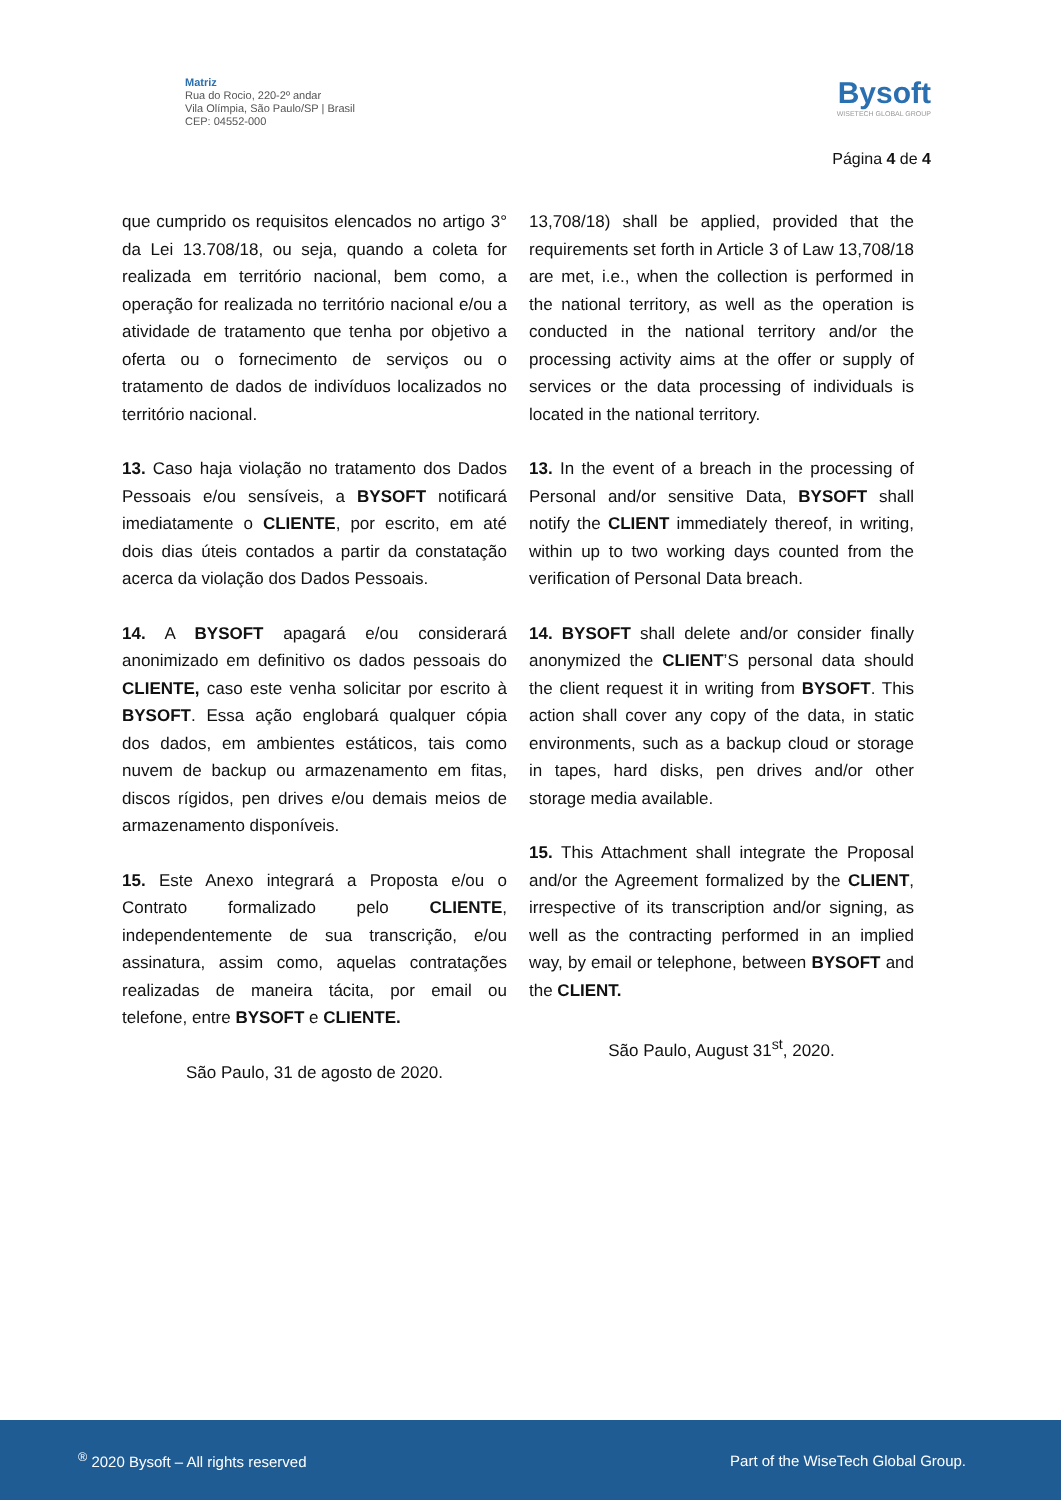Matriz
Rua do Rocio, 220-2º andar
Vila Olímpia, São Paulo/SP | Brasil
CEP: 04552-000
Bysoft
WISETECH GLOBAL GROUP
Página 4 de 4
que cumprido os requisitos elencados no artigo 3° da Lei 13.708/18, ou seja, quando a coleta for realizada em território nacional, bem como, a operação for realizada no território nacional e/ou a atividade de tratamento que tenha por objetivo a oferta ou o fornecimento de serviços ou o tratamento de dados de indivíduos localizados no território nacional.
13. Caso haja violação no tratamento dos Dados Pessoais e/ou sensíveis, a BYSOFT notificará imediatamente o CLIENTE, por escrito, em até dois dias úteis contados a partir da constatação acerca da violação dos Dados Pessoais.
14. A BYSOFT apagará e/ou considerará anonimizado em definitivo os dados pessoais do CLIENTE, caso este venha solicitar por escrito à BYSOFT. Essa ação englobará qualquer cópia dos dados, em ambientes estáticos, tais como nuvem de backup ou armazenamento em fitas, discos rígidos, pen drives e/ou demais meios de armazenamento disponíveis.
15. Este Anexo integrará a Proposta e/ou o Contrato formalizado pelo CLIENTE, independentemente de sua transcrição, e/ou assinatura, assim como, aquelas contratações realizadas de maneira tácita, por email ou telefone, entre BYSOFT e CLIENTE.
São Paulo, 31 de agosto de 2020.
13,708/18) shall be applied, provided that the requirements set forth in Article 3 of Law 13,708/18 are met, i.e., when the collection is performed in the national territory, as well as the operation is conducted in the national territory and/or the processing activity aims at the offer or supply of services or the data processing of individuals is located in the national territory.
13. In the event of a breach in the processing of Personal and/or sensitive Data, BYSOFT shall notify the CLIENT immediately thereof, in writing, within up to two working days counted from the verification of Personal Data breach.
14. BYSOFT shall delete and/or consider finally anonymized the CLIENT’S personal data should the client request it in writing from BYSOFT. This action shall cover any copy of the data, in static environments, such as a backup cloud or storage in tapes, hard disks, pen drives and/or other storage media available.
15. This Attachment shall integrate the Proposal and/or the Agreement formalized by the CLIENT, irrespective of its transcription and/or signing, as well as the contracting performed in an implied way, by email or telephone, between BYSOFT and the CLIENT.
São Paulo, August 31<sup>st</sup>, 2020.
<sup>®</sup> 2020 Bysoft – All rights reserved Part of the WiseTech Global Group.